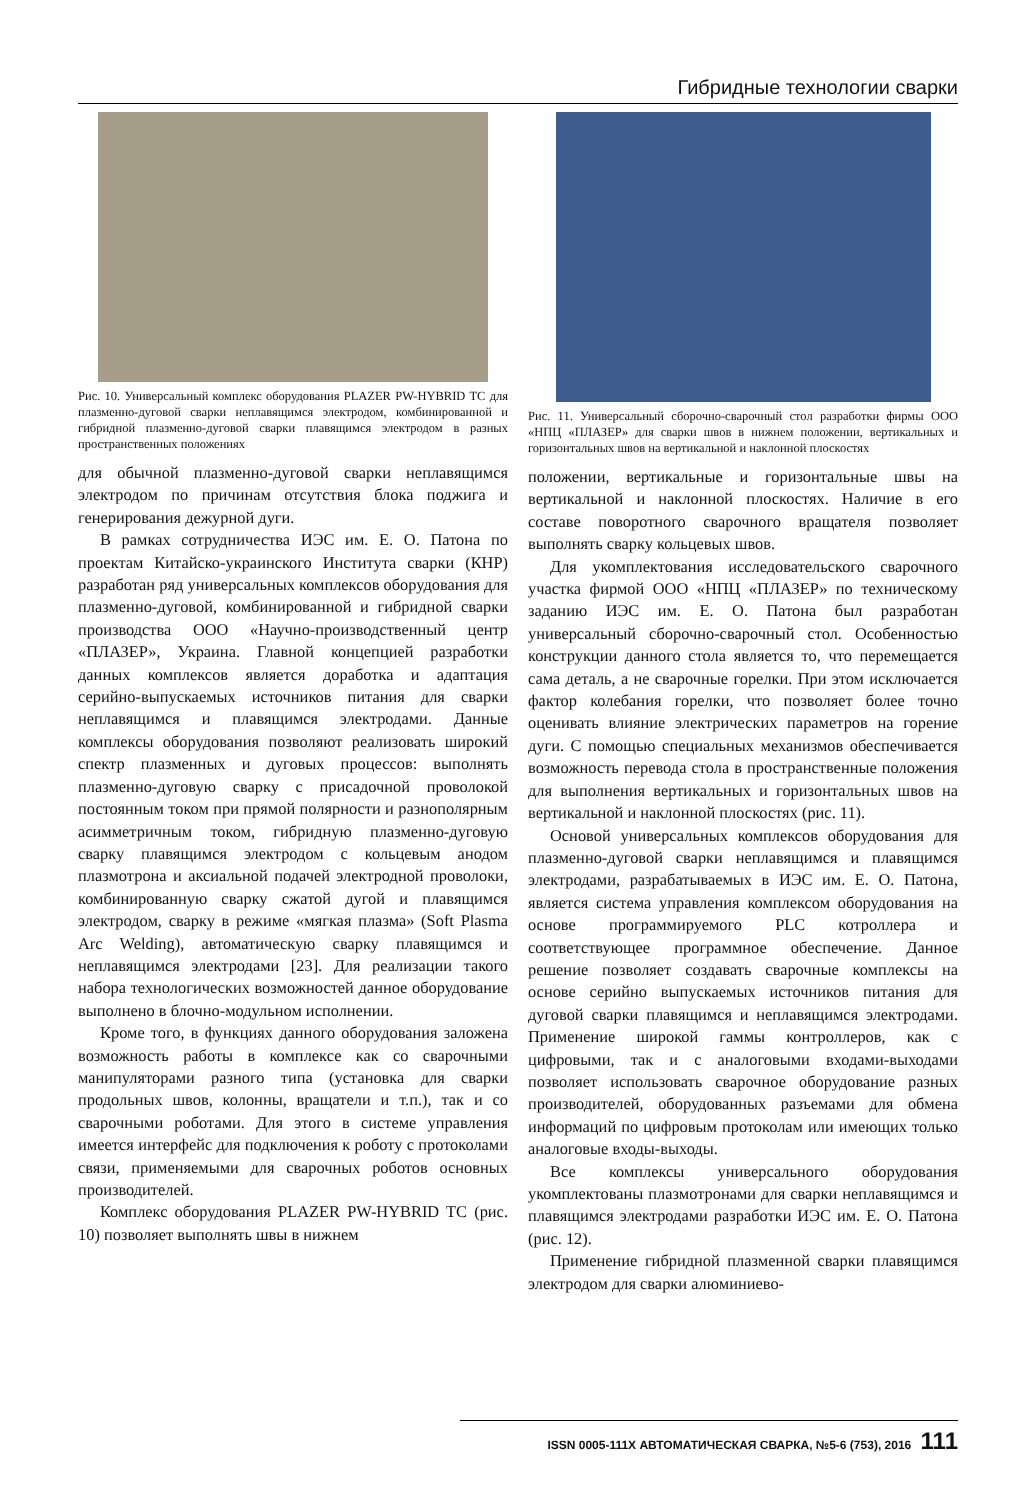Гибридные технологии сварки
Рис. 10. Универсальный комплекс оборудования PLAZER PW-HYBRID TC для плазменно-дуговой сварки неплавящимся электродом, комбинированной и гибридной плазменно-дуговой сварки плавящимся электродом в разных пространственных положениях
для обычной плазменно-дуговой сварки неплавящимся электродом по причинам отсутствия блока поджига и генерирования дежурной дуги.
В рамках сотрудничества ИЭС им. Е. О. Патона по проектам Китайско-украинского Института сварки (КНР) разработан ряд универсальных комплексов оборудования для плазменно-дуговой, комбинированной и гибридной сварки производства ООО «Научно-производственный центр «ПЛАЗЕР», Украина. Главной концепцией разработки данных комплексов является доработка и адаптация серийно-выпускаемых источников питания для сварки неплавящимся и плавящимся электродами. Данные комплексы оборудования позволяют реализовать широкий спектр плазменных и дуговых процессов: выполнять плазменно-дуговую сварку с присадочной проволокой постоянным током при прямой полярности и разнополярным асимметричным током, гибридную плазменно-дуговую сварку плавящимся электродом с кольцевым анодом плазмотрона и аксиальной подачей электродной проволоки, комбинированную сварку сжатой дугой и плавящимся электродом, сварку в режиме «мягкая плазма» (Soft Plasma Arc Welding), автоматическую сварку плавящимся и неплавящимся электродами [23]. Для реализации такого набора технологических возможностей данное оборудование выполнено в блочно-модульном исполнении.
Кроме того, в функциях данного оборудования заложена возможность работы в комплексе как со сварочными манипуляторами разного типа (установка для сварки продольных швов, колонны, вращатели и т.п.), так и со сварочными роботами. Для этого в системе управления имеется интерфейс для подключения к роботу с протоколами связи, применяемыми для сварочных роботов основных производителей.
Комплекс оборудования PLAZER PW-HYBRID TC (рис. 10) позволяет выполнять швы в нижнем
Рис. 11. Универсальный сборочно-сварочный стол разработки фирмы ООО «НПЦ «ПЛАЗЕР» для сварки швов в нижнем положении, вертикальных и горизонтальных швов на вертикальной и наклонной плоскостях
положении, вертикальные и горизонтальные швы на вертикальной и наклонной плоскостях. Наличие в его составе поворотного сварочного вращателя позволяет выполнять сварку кольцевых швов.
Для укомплектования исследовательского сварочного участка фирмой ООО «НПЦ «ПЛАЗЕР» по техническому заданию ИЭС им. Е. О. Патона был разработан универсальный сборочно-сварочный стол. Особенностью конструкции данного стола является то, что перемещается сама деталь, а не сварочные горелки. При этом исключается фактор колебания горелки, что позволяет более точно оценивать влияние электрических параметров на горение дуги. С помощью специальных механизмов обеспечивается возможность перевода стола в пространственные положения для выполнения вертикальных и горизонтальных швов на вертикальной и наклонной плоскостях (рис. 11).
Основой универсальных комплексов оборудования для плазменно-дуговой сварки неплавящимся и плавящимся электродами, разрабатываемых в ИЭС им. Е. О. Патона, является система управления комплексом оборудования на основе программируемого PLC котроллера и соответствующее программное обеспечение. Данное решение позволяет создавать сварочные комплексы на основе серийно выпускаемых источников питания для дуговой сварки плавящимся и неплавящимся электродами. Применение широкой гаммы контроллеров, как с цифровыми, так и с аналоговыми входами-выходами позволяет использовать сварочное оборудование разных производителей, оборудованных разъемами для обмена информаций по цифровым протоколам или имеющих только аналоговые входы-выходы.
Все комплексы универсального оборудования укомплектованы плазмотронами для сварки неплавящимся и плавящимся электродами разработки ИЭС им. Е. О. Патона (рис. 12).
Применение гибридной плазменной сварки плавящимся электродом для сварки алюминиево-
ISSN 0005-111X АВТОМАТИЧЕСКАЯ СВАРКА, №5-6 (753), 2016 111